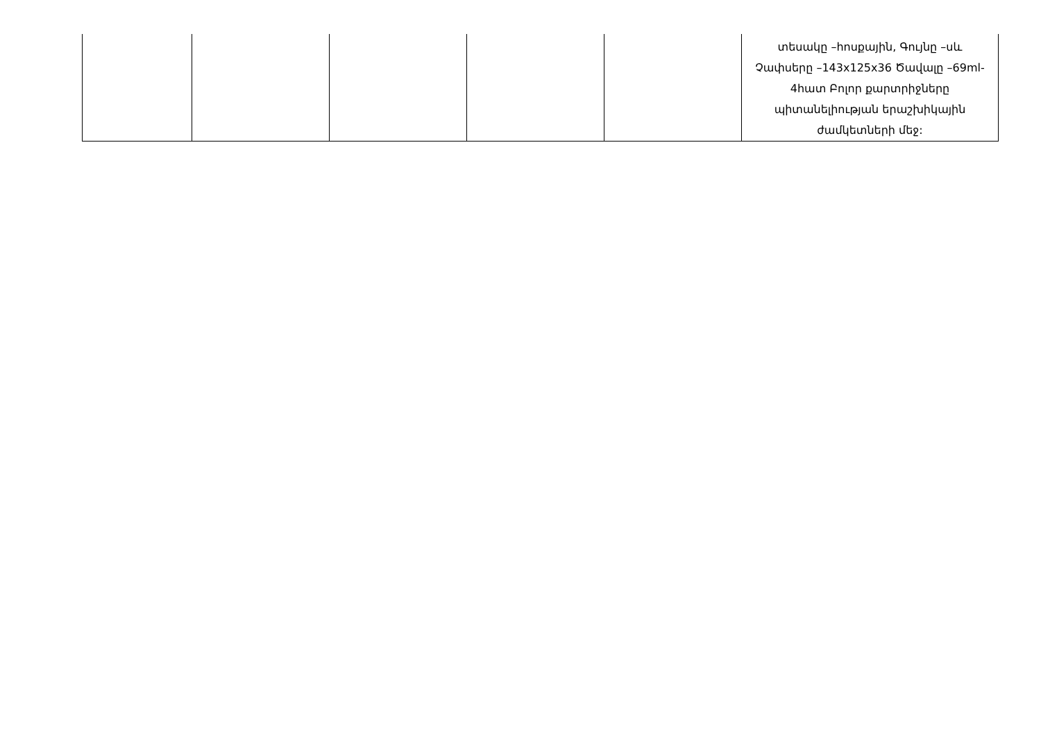| | | | | | տեսակը –հոսքային, Գույնը –սև Չափսերը –143x125x36 Ծավալը –69ml- 4հատ Բոլոր քարտրիջները պիտանելիության երաշխիկային ժամկետների մեջ: |